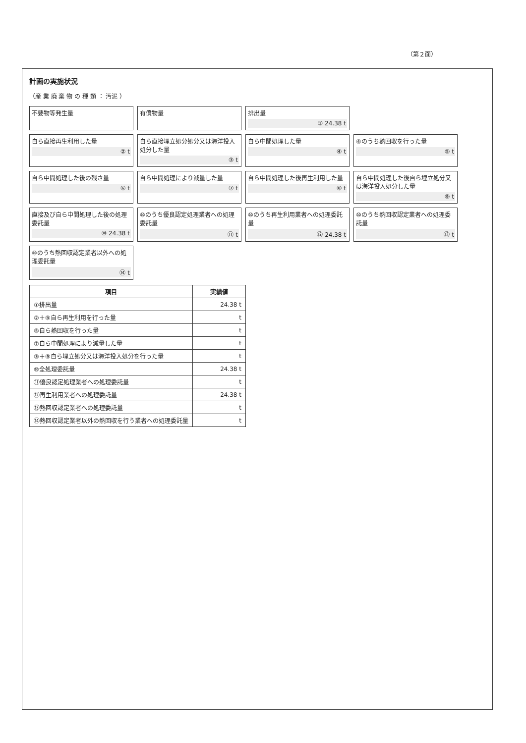（第２面）
計画の実施状況
（産 業 廃 棄 物 の 種 類 ： 汚泥 ）
不要物等発生量
有償物量
排出量
① 24.38 t
自ら直接再生利用した量
② t
自ら直接埋立処分処分又は海洋投入処分した量
③ t
自ら中間処理した量
④ t
④のうち熱回収を行った量
⑤ t
自ら中間処理した後の残さ量
⑥ t
自ら中間処理により減量した量
⑦ t
自ら中間処理した後再生利用した量
⑧ t
自ら中間処理した後自ら埋立処分又は海洋投入処分した量
⑨ t
直接及び自ら中間処理した後の処理委託量
⑩ 24.38 t
⑩のうち優良認定処理業者への処理委託量
⑪ t
⑩のうち再生利用業者への処理委託量
⑫ 24.38 t
⑩のうち熱回収認定業者への処理委託量
⑬ t
⑩のうち熱回収認定業者以外への処理委託量
⑭ t
| 項目 | 実績値 |
| --- | --- |
| ①排出量 | 24.38 t |
| ②＋⑧自ら再生利用を行った量 | t |
| ⑤自ら熱回収を行った量 | t |
| ⑦自ら中間処理により減量した量 | t |
| ③＋⑨自ら埋立処分又は海洋投入処分を行った量 | t |
| ⑩全処理委託量 | 24.38 t |
| ⑪優良認定処理業者への処理委託量 | t |
| ⑫再生利用業者への処理委託量 | 24.38 t |
| ⑬熱回収認定業者への処理委託量 | t |
| ⑭熱回収認定業者以外の熱回収を行う業者への処理委託量 | t |